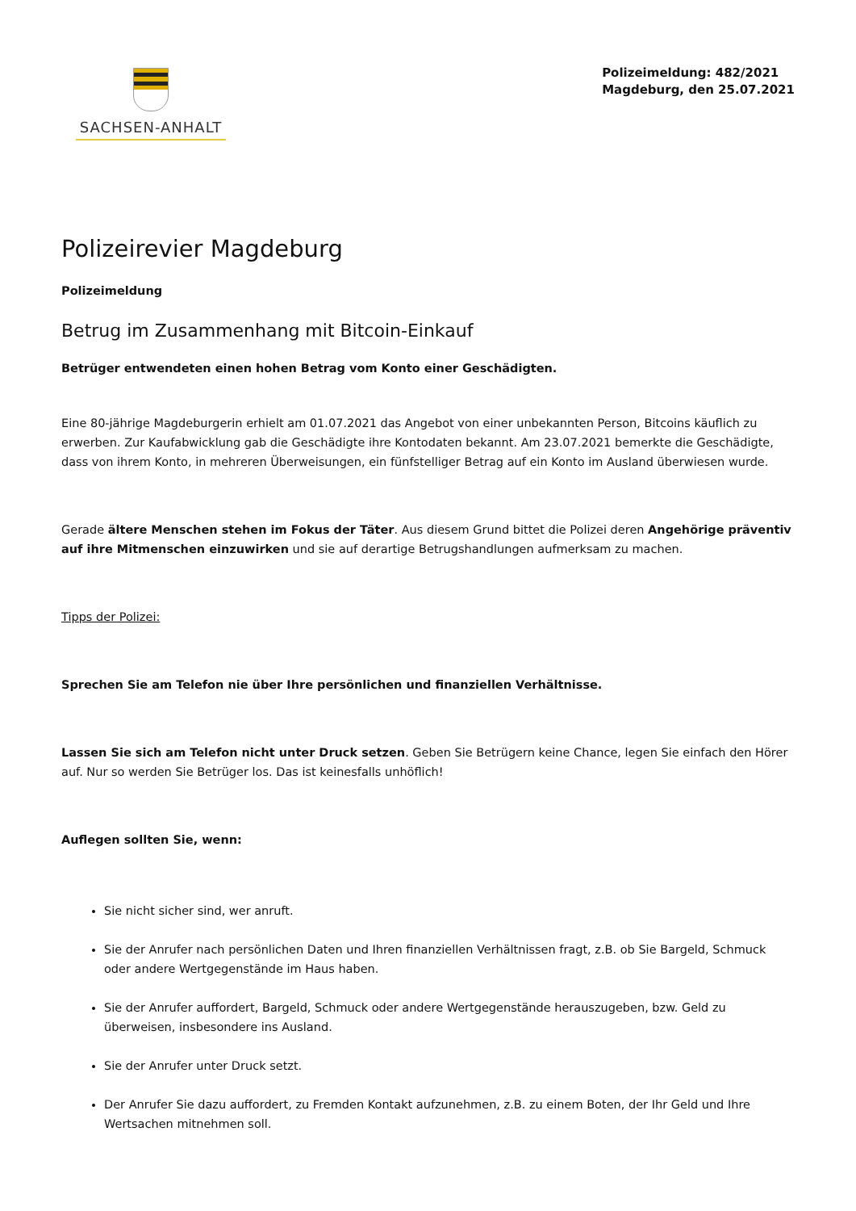SACHSEN-ANHALT
Polizeimeldung: 482/2021
Magdeburg, den 25.07.2021
Polizeirevier Magdeburg
Polizeimeldung
Betrug im Zusammenhang mit Bitcoin-Einkauf
Betrüger entwendeten einen hohen Betrag vom Konto einer Geschädigten.
Eine 80-jährige Magdeburgerin erhielt am 01.07.2021 das Angebot von einer unbekannten Person, Bitcoins käuflich zu erwerben. Zur Kaufabwicklung gab die Geschädigte ihre Kontodaten bekannt. Am 23.07.2021 bemerkte die Geschädigte, dass von ihrem Konto, in mehreren Überweisungen, ein fünfstelliger Betrag auf ein Konto im Ausland überwiesen wurde.
Gerade ältere Menschen stehen im Fokus der Täter. Aus diesem Grund bittet die Polizei deren Angehörige präventiv auf ihre Mitmenschen einzuwirken und sie auf derartige Betrugshandlungen aufmerksam zu machen.
Tipps der Polizei:
Sprechen Sie am Telefon nie über Ihre persönlichen und finanziellen Verhältnisse.
Lassen Sie sich am Telefon nicht unter Druck setzen. Geben Sie Betrügern keine Chance, legen Sie einfach den Hörer auf. Nur so werden Sie Betrüger los. Das ist keinesfalls unhöflich!
Auflegen sollten Sie, wenn:
Sie nicht sicher sind, wer anruft.
Sie der Anrufer nach persönlichen Daten und Ihren finanziellen Verhältnissen fragt, z.B. ob Sie Bargeld, Schmuck oder andere Wertgegenstände im Haus haben.
Sie der Anrufer auffordert, Bargeld, Schmuck oder andere Wertgegenstände herauszugeben, bzw. Geld zu überweisen, insbesondere ins Ausland.
Sie der Anrufer unter Druck setzt.
Der Anrufer Sie dazu auffordert, zu Fremden Kontakt aufzunehmen, z.B. zu einem Boten, der Ihr Geld und Ihre Wertsachen mitnehmen soll.